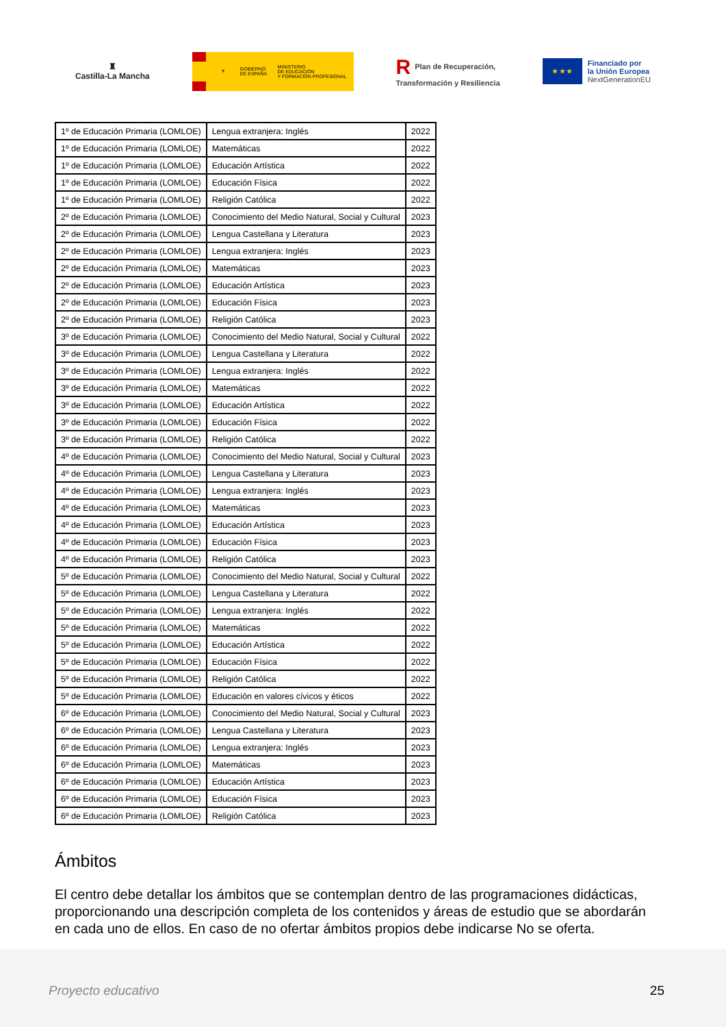♜
Castilla-La Mancha
⚜
GOBIERNO
DE ESPAÑA
MINISTERIO
DE EDUCACIÓN
Y FORMACIÓN PROFESIONAL
R Plan de Recuperación,
Transformación y Resiliencia
★ ★ ★
Financiado por
la Unión Europea
NextGenerationEU
| 1º de Educación Primaria (LOMLOE) | Lengua extranjera: Inglés | 2022 |
| 1º de Educación Primaria (LOMLOE) | Matemáticas | 2022 |
| 1º de Educación Primaria (LOMLOE) | Educación Artística | 2022 |
| 1º de Educación Primaria (LOMLOE) | Educación Física | 2022 |
| 1º de Educación Primaria (LOMLOE) | Religión Católica | 2022 |
| 2º de Educación Primaria (LOMLOE) | Conocimiento del Medio Natural, Social y Cultural | 2023 |
| 2º de Educación Primaria (LOMLOE) | Lengua Castellana y Literatura | 2023 |
| 2º de Educación Primaria (LOMLOE) | Lengua extranjera: Inglés | 2023 |
| 2º de Educación Primaria (LOMLOE) | Matemáticas | 2023 |
| 2º de Educación Primaria (LOMLOE) | Educación Artística | 2023 |
| 2º de Educación Primaria (LOMLOE) | Educación Física | 2023 |
| 2º de Educación Primaria (LOMLOE) | Religión Católica | 2023 |
| 3º de Educación Primaria (LOMLOE) | Conocimiento del Medio Natural, Social y Cultural | 2022 |
| 3º de Educación Primaria (LOMLOE) | Lengua Castellana y Literatura | 2022 |
| 3º de Educación Primaria (LOMLOE) | Lengua extranjera: Inglés | 2022 |
| 3º de Educación Primaria (LOMLOE) | Matemáticas | 2022 |
| 3º de Educación Primaria (LOMLOE) | Educación Artística | 2022 |
| 3º de Educación Primaria (LOMLOE) | Educación Física | 2022 |
| 3º de Educación Primaria (LOMLOE) | Religión Católica | 2022 |
| 4º de Educación Primaria (LOMLOE) | Conocimiento del Medio Natural, Social y Cultural | 2023 |
| 4º de Educación Primaria (LOMLOE) | Lengua Castellana y Literatura | 2023 |
| 4º de Educación Primaria (LOMLOE) | Lengua extranjera: Inglés | 2023 |
| 4º de Educación Primaria (LOMLOE) | Matemáticas | 2023 |
| 4º de Educación Primaria (LOMLOE) | Educación Artística | 2023 |
| 4º de Educación Primaria (LOMLOE) | Educación Física | 2023 |
| 4º de Educación Primaria (LOMLOE) | Religión Católica | 2023 |
| 5º de Educación Primaria (LOMLOE) | Conocimiento del Medio Natural, Social y Cultural | 2022 |
| 5º de Educación Primaria (LOMLOE) | Lengua Castellana y Literatura | 2022 |
| 5º de Educación Primaria (LOMLOE) | Lengua extranjera: Inglés | 2022 |
| 5º de Educación Primaria (LOMLOE) | Matemáticas | 2022 |
| 5º de Educación Primaria (LOMLOE) | Educación Artística | 2022 |
| 5º de Educación Primaria (LOMLOE) | Educación Física | 2022 |
| 5º de Educación Primaria (LOMLOE) | Religión Católica | 2022 |
| 5º de Educación Primaria (LOMLOE) | Educación en valores cívicos y éticos | 2022 |
| 6º de Educación Primaria (LOMLOE) | Conocimiento del Medio Natural, Social y Cultural | 2023 |
| 6º de Educación Primaria (LOMLOE) | Lengua Castellana y Literatura | 2023 |
| 6º de Educación Primaria (LOMLOE) | Lengua extranjera: Inglés | 2023 |
| 6º de Educación Primaria (LOMLOE) | Matemáticas | 2023 |
| 6º de Educación Primaria (LOMLOE) | Educación Artística | 2023 |
| 6º de Educación Primaria (LOMLOE) | Educación Física | 2023 |
| 6º de Educación Primaria (LOMLOE) | Religión Católica | 2023 |
Ámbitos
El centro debe detallar los ámbitos que se contemplan dentro de las programaciones didácticas, proporcionando una descripción completa de los contenidos y áreas de estudio que se abordarán en cada uno de ellos. En caso de no ofertar ámbitos propios debe indicarse No se oferta.
Proyecto educativo 25